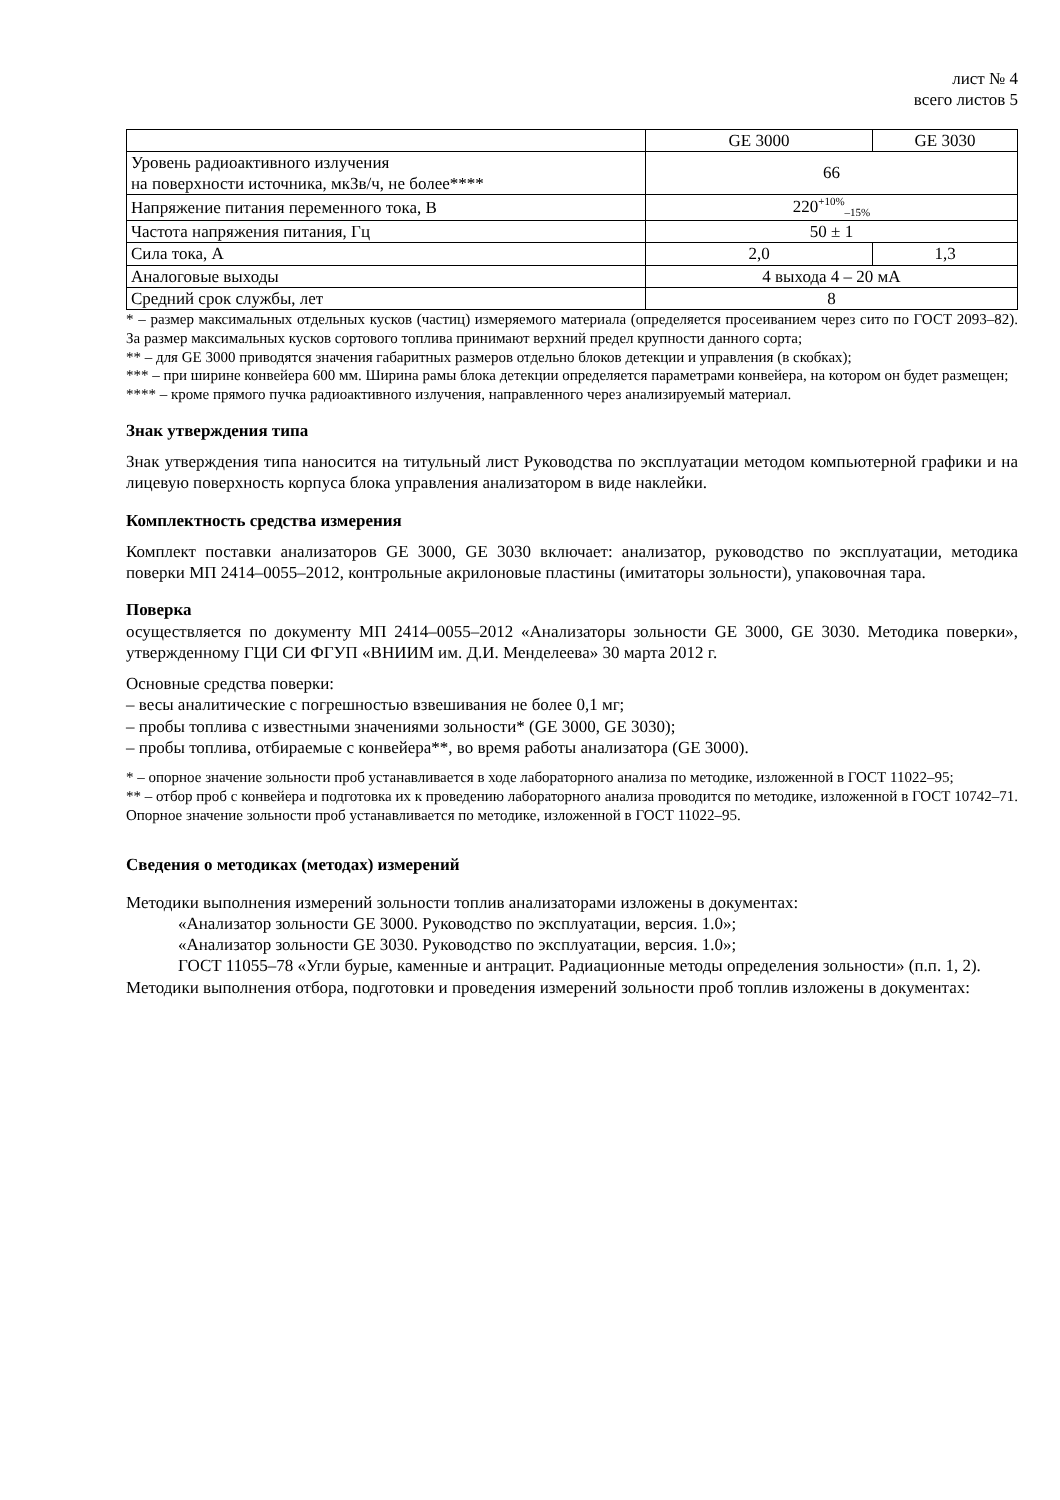лист № 4
всего листов 5
| | GE 3000 | GE 3030 |
| Уровень радиоактивного излучения на поверхности источника, мкЗв/ч, не более**** | 66 | |
| Напряжение питания переменного тока, В | 220<sup>+10%</sup><sub>–15%</sub> | |
| Частота напряжения питания, Гц | 50 ± 1 | |
| Сила тока, А | 2,0 | 1,3 |
| Аналоговые выходы | 4 выхода 4 – 20 мА | |
| Средний срок службы, лет | 8 | |
* – размер максимальных отдельных кусков (частиц) измеряемого материала (определяется просеиванием через сито по ГОСТ 2093–82). За размер максимальных кусков сортового топлива принимают верхний предел крупности данного сорта;
** – для GE 3000 приводятся значения габаритных размеров отдельно блоков детекции и управления (в скобках);
*** – при ширине конвейера 600 мм. Ширина рамы блока детекции определяется параметрами конвейера, на котором он будет размещен;
**** – кроме прямого пучка радиоактивного излучения, направленного через анализируемый материал.
Знак утверждения типа
Знак утверждения типа наносится на титульный лист Руководства по эксплуатации методом компьютерной графики и на лицевую поверхность корпуса блока управления анализатором в виде наклейки.
Комплектность средства измерения
Комплект поставки анализаторов GE 3000, GE 3030 включает: анализатор, руководство по эксплуатации, методика поверки МП 2414–0055–2012, контрольные акрилоновые пластины (имитаторы зольности), упаковочная тара.
Поверка
осуществляется по документу МП 2414–0055–2012 «Анализаторы зольности GE 3000, GE 3030. Методика поверки», утвержденному ГЦИ СИ ФГУП «ВНИИМ им. Д.И. Менделеева» 30 марта 2012 г.
Основные средства поверки:
– весы аналитические с погрешностью взвешивания не более 0,1 мг;
– пробы топлива с известными значениями зольности* (GE 3000, GE 3030);
– пробы топлива, отбираемые с конвейера**, во время работы анализатора (GE 3000).
* – опорное значение зольности проб устанавливается в ходе лабораторного анализа по методике, изложенной в ГОСТ 11022–95;
** – отбор проб с конвейера и подготовка их к проведению лабораторного анализа проводится по методике, изложенной в ГОСТ 10742–71. Опорное значение зольности проб устанавливается по методике, изложенной в ГОСТ 11022–95.
Сведения о методиках (методах) измерений
Методики выполнения измерений зольности топлив анализаторами изложены в документах:
«Анализатор зольности GE 3000. Руководство по эксплуатации, версия. 1.0»;
«Анализатор зольности GE 3030. Руководство по эксплуатации, версия. 1.0»;
ГОСТ 11055–78 «Угли бурые, каменные и антрацит. Радиационные методы определения зольности» (п.п. 1, 2).
Методики выполнения отбора, подготовки и проведения измерений зольности проб топлив изложены в документах: